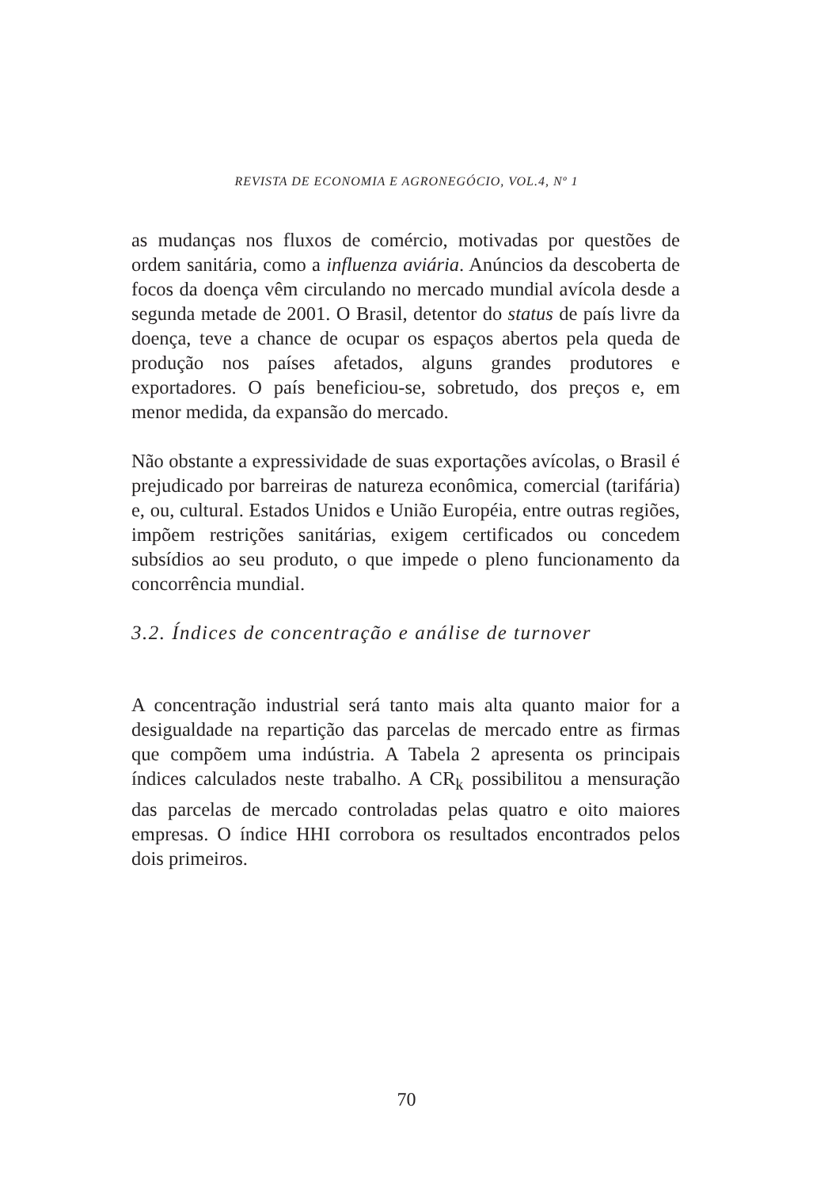REVISTA DE ECONOMIA E AGRONEGÓCIO, VOL.4, Nº 1
as mudanças nos fluxos de comércio, motivadas por questões de ordem sanitária, como a influenza aviária. Anúncios da descoberta de focos da doença vêm circulando no mercado mundial avícola desde a segunda metade de 2001. O Brasil, detentor do status de país livre da doença, teve a chance de ocupar os espaços abertos pela queda de produção nos países afetados, alguns grandes produtores e exportadores. O país beneficiou-se, sobretudo, dos preços e, em menor medida, da expansão do mercado.
Não obstante a expressividade de suas exportações avícolas, o Brasil é prejudicado por barreiras de natureza econômica, comercial (tarifária) e, ou, cultural. Estados Unidos e União Européia, entre outras regiões, impõem restrições sanitárias, exigem certificados ou concedem subsídios ao seu produto, o que impede o pleno funcionamento da concorrência mundial.
3.2. Índices de concentração e análise de turnover
A concentração industrial será tanto mais alta quanto maior for a desigualdade na repartição das parcelas de mercado entre as firmas que compõem uma indústria. A Tabela 2 apresenta os principais índices calculados neste trabalho. A CR<sub>k</sub> possibilitou a mensuração das parcelas de mercado controladas pelas quatro e oito maiores empresas. O índice HHI corrobora os resultados encontrados pelos dois primeiros.
70